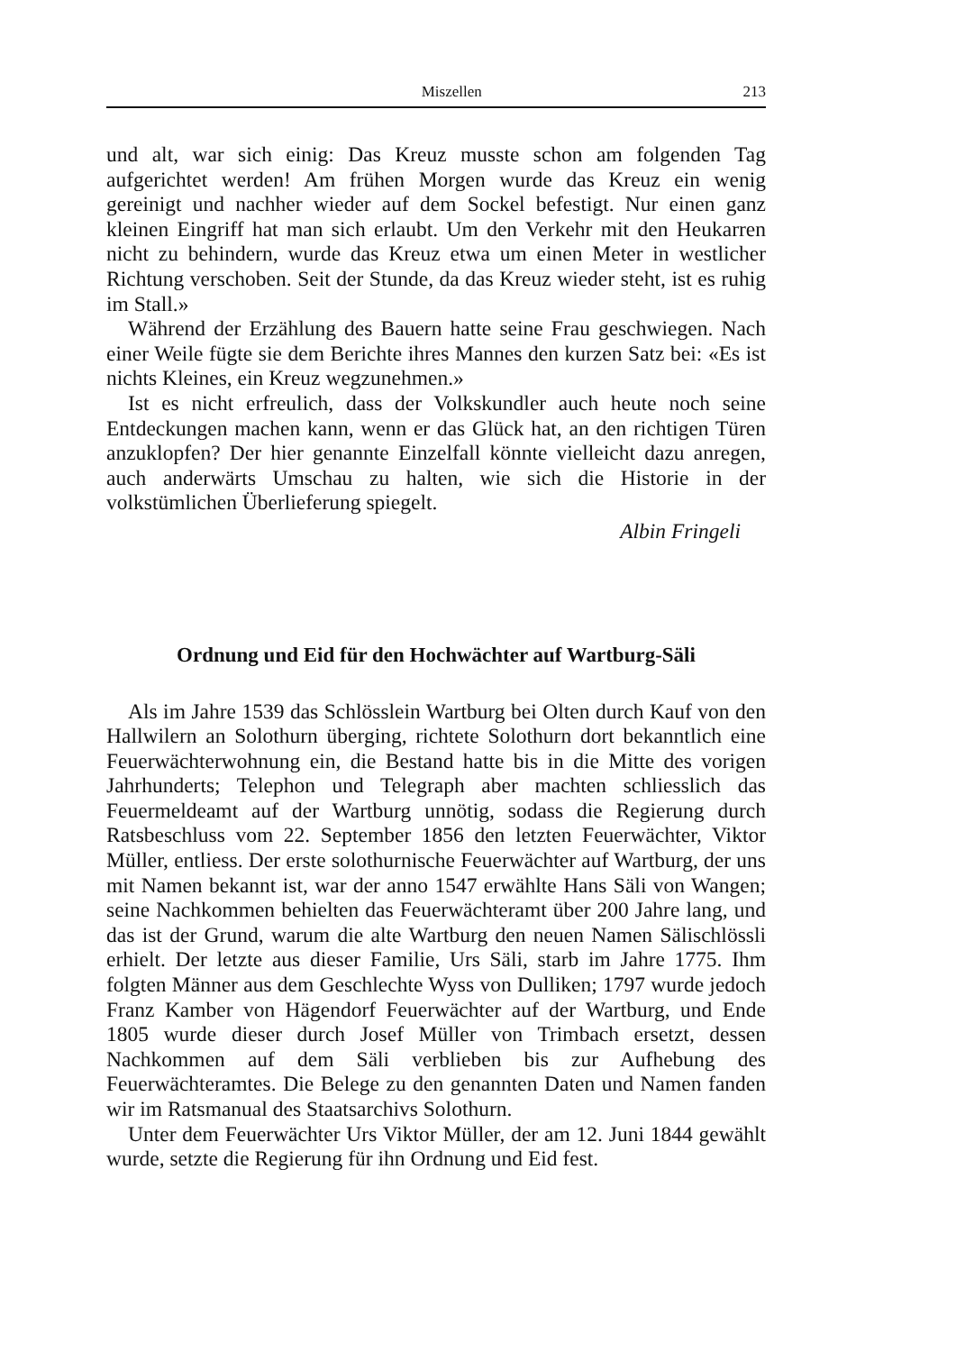Miszellen 213
und alt, war sich einig: Das Kreuz musste schon am folgenden Tag aufgerichtet werden! Am frühen Morgen wurde das Kreuz ein wenig gereinigt und nachher wieder auf dem Sockel befestigt. Nur einen ganz kleinen Eingriff hat man sich erlaubt. Um den Verkehr mit den Heukarren nicht zu behindern, wurde das Kreuz etwa um einen Meter in westlicher Richtung verschoben. Seit der Stunde, da das Kreuz wieder steht, ist es ruhig im Stall.»
Während der Erzählung des Bauern hatte seine Frau geschwiegen. Nach einer Weile fügte sie dem Berichte ihres Mannes den kurzen Satz bei: «Es ist nichts Kleines, ein Kreuz wegzunehmen.»
Ist es nicht erfreulich, dass der Volkskundler auch heute noch seine Entdeckungen machen kann, wenn er das Glück hat, an den richtigen Türen anzuklopfen? Der hier genannte Einzelfall könnte vielleicht dazu anregen, auch anderwärts Umschau zu halten, wie sich die Historie in der volkstümlichen Überlieferung spiegelt.
Albin Fringeli
Ordnung und Eid für den Hochwächter auf Wartburg-Säli
Als im Jahre 1539 das Schlösslein Wartburg bei Olten durch Kauf von den Hallwilern an Solothurn überging, richtete Solothurn dort bekanntlich eine Feuerwächterwohnung ein, die Bestand hatte bis in die Mitte des vorigen Jahrhunderts; Telephon und Telegraph aber machten schliesslich das Feuermeldeamt auf der Wartburg unnötig, sodass die Regierung durch Ratsbeschluss vom 22. September 1856 den letzten Feuerwächter, Viktor Müller, entliess. Der erste solothurnische Feuerwächter auf Wartburg, der uns mit Namen bekannt ist, war der anno 1547 erwählte Hans Säli von Wangen; seine Nachkommen behielten das Feuerwächteramt über 200 Jahre lang, und das ist der Grund, warum die alte Wartburg den neuen Namen Sälischlössli erhielt. Der letzte aus dieser Familie, Urs Säli, starb im Jahre 1775. Ihm folgten Männer aus dem Geschlechte Wyss von Dulliken; 1797 wurde jedoch Franz Kamber von Hägendorf Feuerwächter auf der Wartburg, und Ende 1805 wurde dieser durch Josef Müller von Trimbach ersetzt, dessen Nachkommen auf dem Säli verblieben bis zur Aufhebung des Feuerwächteramtes. Die Belege zu den genannten Daten und Namen fanden wir im Ratsmanual des Staatsarchivs Solothurn.
Unter dem Feuerwächter Urs Viktor Müller, der am 12. Juni 1844 gewählt wurde, setzte die Regierung für ihn Ordnung und Eid fest.